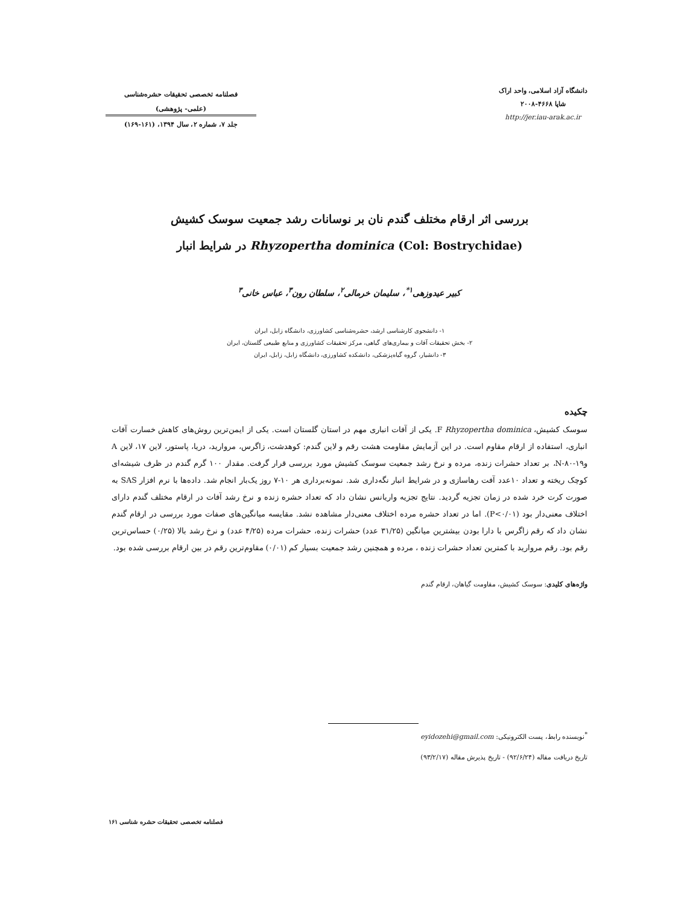دانشگاه آزاد اسلامی، واحد اراک
شاپا ۴۶۶۸-۲۰۰۸
http://jer.iau-arak.ac.ir
فصلنامه تخصصی تحقیقات حشره‌شناسی
(علمی- پژوهشی)
جلد ۷، شماره ۲، سال ۱۳۹۴، (۱۶۱-۱۶۹)
بررسی اثر ارقام مختلف گندم نان بر نوسانات رشد جمعیت سوسک کشیش
Rhyzopertha dominica (Col: Bostrychidae) در شرایط انبار
کبیر عیدوزهی<sup>۱*</sup>، سلیمان خرمالی<sup>۲</sup>، سلطان رون<sup>۳</sup>، عباس خانی<sup>۳</sup>
۱- دانشجوی کارشناسی ارشد، حشره‌شناسی کشاورزی، دانشگاه زابل، ایران
۲- بخش تحقیقات آفات و بیماری‌های گیاهی، مرکز تحقیقات کشاورزی و منابع طبیعی گلستان، ایران
۳- دانشیار، گروه گیاه‌پزشکی، دانشکده کشاورزی، دانشگاه زابل، زابل، ایران
چکیده
سوسک کشیش، Rhyzopertha dominica F. یکی از آفات انباری مهم در استان گلستان است. یکی از ایمن‌ترین روش‌های کاهش خسارت آفات انباری، استفاده از ارقام مقاوم است. در این آزمایش مقاومت هشت رقم و لاین گندم: کوهدشت، زاگرس، مروارید، دریا، پاستور، لاین ۱۷، لاین A و۱۹-۸۰-N، بر تعداد حشرات زنده، مرده و نرخ رشد جمعیت سوسک کشیش مورد بررسی قرار گرفت. مقدار ۱۰۰ گرم گندم در ظرف شیشه‌ای کوچک ریخته و تعداد ۱۰عدد آفت رهاسازی و در شرایط انبار نگه‌داری شد. نمونه‌برداری هر ۱۰-۷ روز یک‌بار انجام شد. داده‌ها با نرم افزار SAS به صورت کرت خرد شده در زمان تجزیه گردید. نتایج تجزیه واریانس نشان داد که تعداد حشره زنده و نرخ رشد آفات در ارقام مختلف گندم دارای اختلاف معنی‌دار بود (P<۰/۰۱). اما در تعداد حشره مرده اختلاف معنی‌دار مشاهده نشد. مقایسه میانگین‌های صفات مورد بررسی در ارقام گندم نشان داد که رقم زاگرس با دارا بودن بیشترین میانگین (۳۱/۲۵ عدد) حشرات زنده، حشرات مرده (۴/۲۵ عدد) و نرخ رشد بالا (۰/۲۵) حساس‌ترین رقم بود. رقم مروارید با کمترین تعداد حشرات زنده ، مرده و همچنین رشد جمعیت بسیار کم (۰/۰۱) مقاوم‌ترین رقم در بین ارقام بررسی شده بود.
واژه‌های کلیدی: سوسک کشیش، مقاومت گیاهان، ارقام گندم
<sup>*</sup> نویسنده رابط، پست الکترونیکی: eyidozehi@gmail.com
تاریخ دریافت مقاله (۹۲/۶/۲۴) - تاریخ پذیرش مقاله (۹۳/۲/۱۷)
فصلنامه تخصصی تحقیقات حشره شناسی ۱۶۱